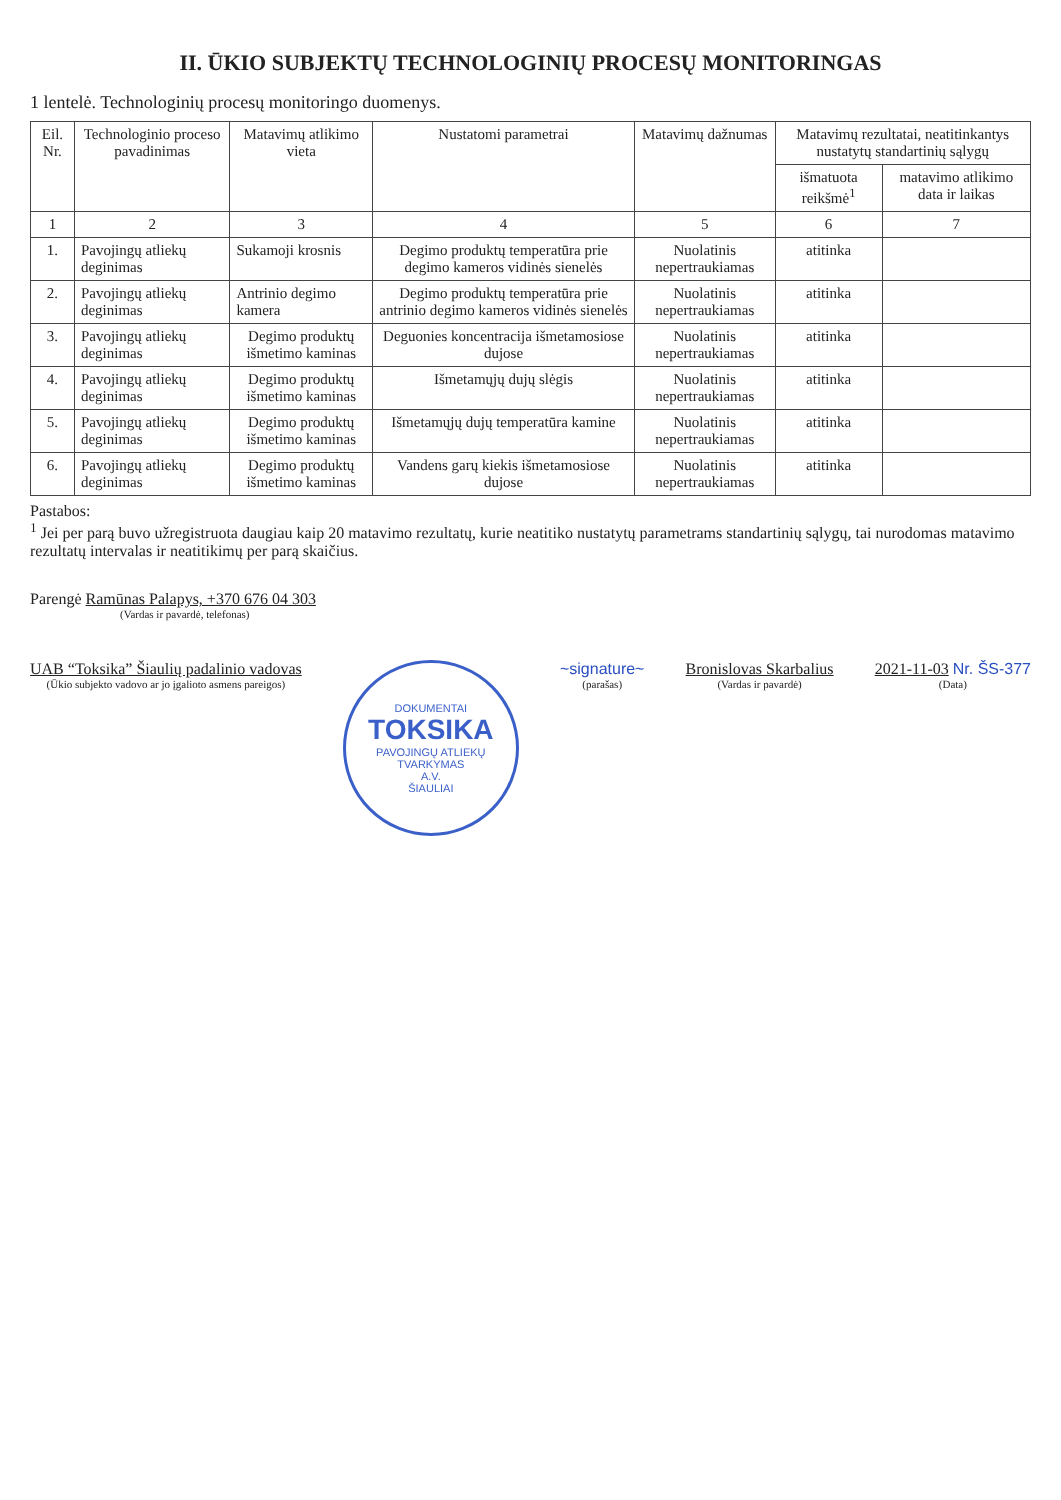II. ŪKIO SUBJEKTŲ TECHNOLOGINIŲ PROCESŲ MONITORINGAS
1 lentelė. Technologinių procesų monitoringo duomenys.
| Eil. Nr. | Technologinio proceso pavadinimas | Matavimų atlikimo vieta | Nustatomi parametrai | Matavimų dažnumas | Matavimų rezultatai, neatitinkantys nustatytų standartinių sąlygų | |
| --- | --- | --- | --- | --- | --- | --- |
| | | | | | išmatuota reikšmė<sup>1</sup> | matavimo atlikimo data ir laikas |
| 1 | 2 | 3 | 4 | 5 | 6 | 7 |
| 1. | Pavojingų atliekų deginimas | Sukamoji krosnis | Degimo produktų temperatūra prie degimo kameros vidinės sienelės | Nuolatinis nepertraukiamas | atitinka | |
| 2. | Pavojingų atliekų deginimas | Antrinio degimo kamera | Degimo produktų temperatūra prie antrinio degimo kameros vidinės sienelės | Nuolatinis nepertraukiamas | atitinka | |
| 3. | Pavojingų atliekų deginimas | Degimo produktų išmetimo kaminas | Deguonies koncentracija išmetamosiose dujose | Nuolatinis nepertraukiamas | atitinka | |
| 4. | Pavojingų atliekų deginimas | Degimo produktų išmetimo kaminas | Išmetamųjų dujų slėgis | Nuolatinis nepertraukiamas | atitinka | |
| 5. | Pavojingų atliekų deginimas | Degimo produktų išmetimo kaminas | Išmetamųjų dujų temperatūra kamine | Nuolatinis nepertraukiamas | atitinka | |
| 6. | Pavojingų atliekų deginimas | Degimo produktų išmetimo kaminas | Vandens garų kiekis išmetamosiose dujose | Nuolatinis nepertraukiamas | atitinka | |
Pastabos:
<sup>1</sup> Jei per parą buvo užregistruota daugiau kaip 20 matavimo rezultatų, kurie neatitiko nustatytų parametrams standartinių sąlygų, tai nurodomas matavimo rezultatų intervalas ir neatitikimų per parą skaičius.
Parengė Ramūnas Palapys, +370 676 04 303
(Vardas ir pavardė, telefonas)
UAB “Toksika” Šiaulių padalinio vadovas
(Ūkio subjekto vadovo ar jo įgalioto asmens pareigos)
DOKUMENTAI
TOKSIKA
PAVOJINGŲ ATLIEKŲ TVARKYMAS
A.V.
ŠIAULIAI
~signature~
(parašas)
Bronislovas Skarbalius
(Vardas ir pavardė)
2021-11-03 Nr. ŠS-377
(Data)